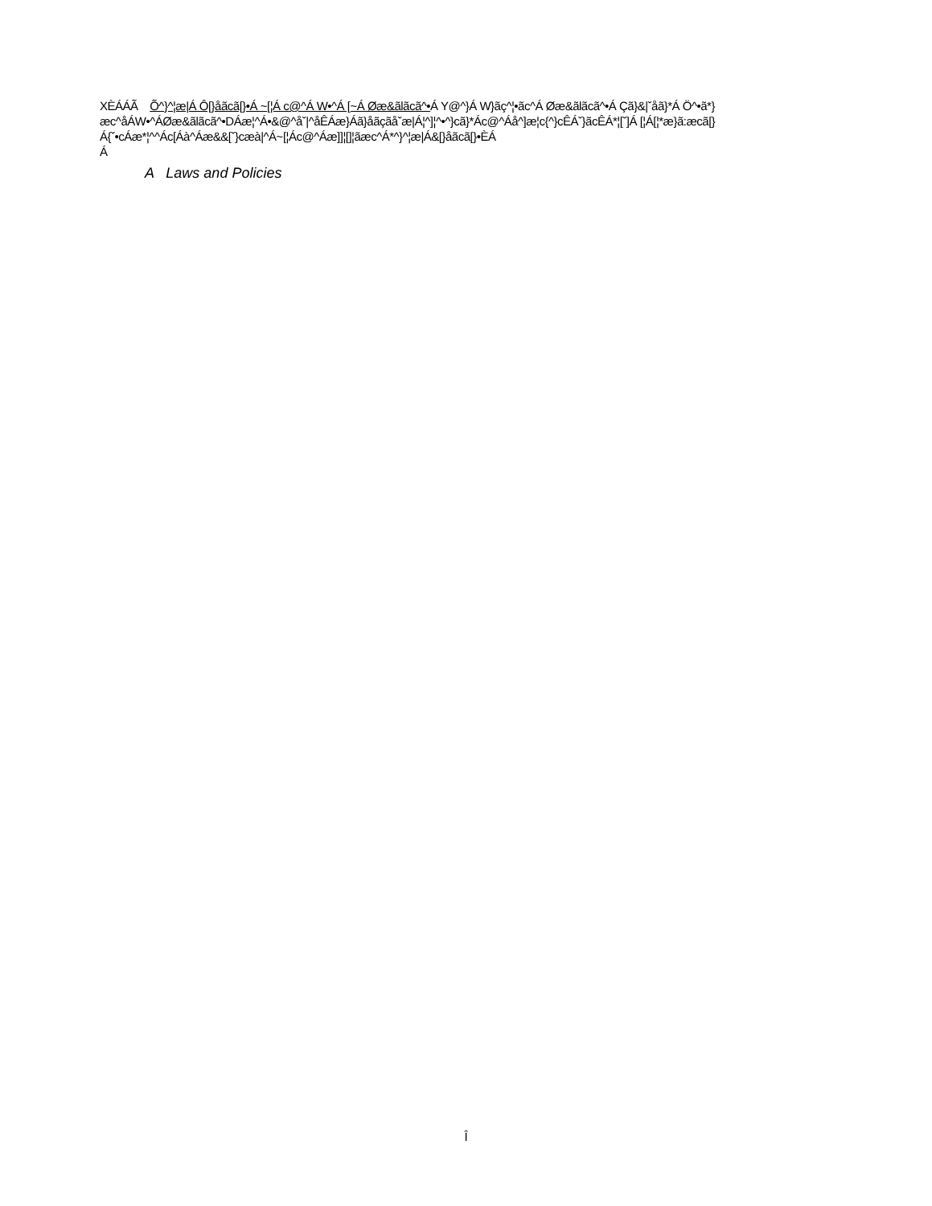XÈÁÁÃ Õ^}^¦æ|Á Ô[}åãcã[}•Á ~[¦Á c@^Á W•^Á [~Á Øæ&ãlãcã^•Á Y@^}Á W}ãç^¦•ãc^Á Øæ&ãlãcã^•Á Çã}&|ˇåã}*Á Ö^•ã*}æc^åÁW•^ÁØæ&ãlãcã^•DÁæ¦^Á•&@^åˇ|^åÊÁæ}Áã}åãçãåˇæ|Á¦^]¦^•^}cã}*Ác@^Áå^]æ¦c{^}cÊÁˇ}ãcÊÁ*¦[ˇ]Á [¦Á[¦*æ}ã:æcã[}Á{ˇ•cÁæ*¦^^Ác[Áà^Áæ&&[ˇ}cæà|^Á~[¦Ác@^Áæ]]¦[]¦ãæc^Á*^}^¦æ|Á&[}åãcã[}•ÈÁ
Á
A Laws and Policies
Î